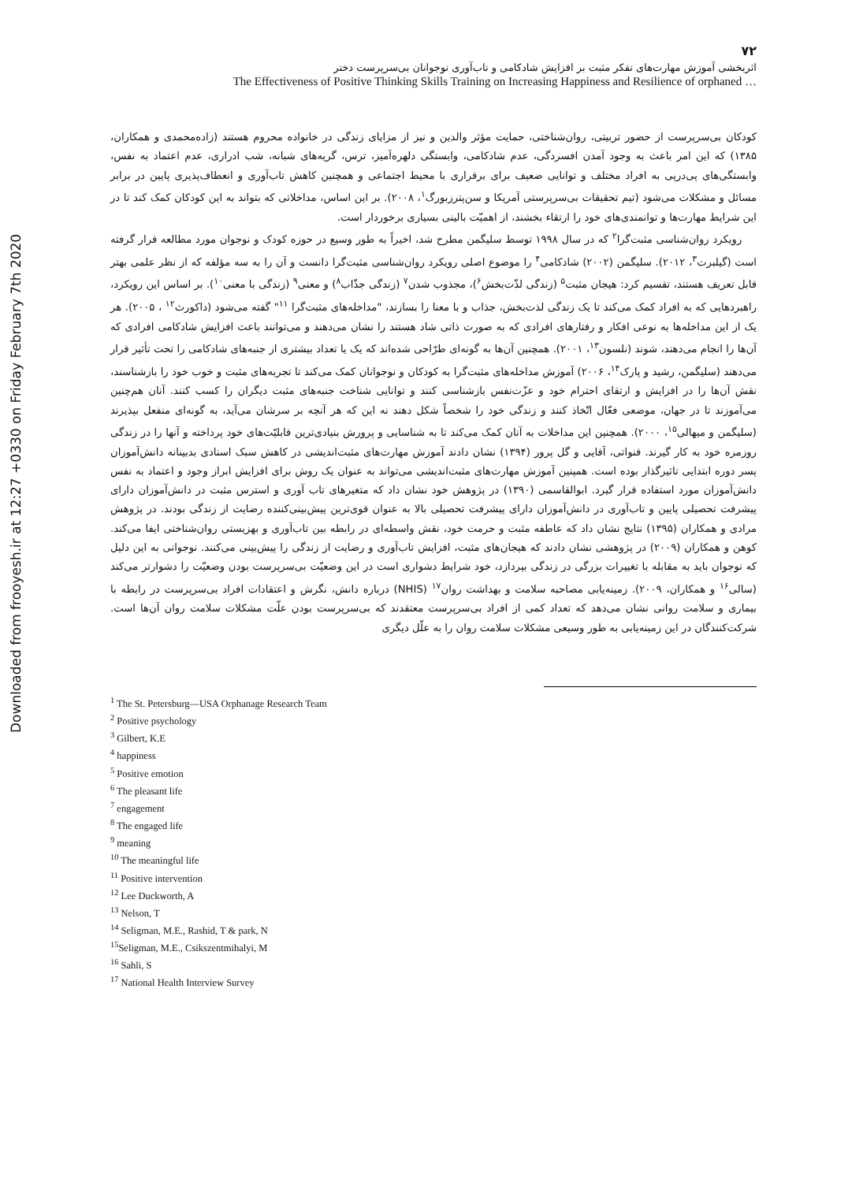Downloaded from frooyesh.ir at 12:27 +0330 on Friday February 7th 2020
۷۲
اثربخشی آموزش مهارت‌های تفکر مثبت بر افزایش شادکامی و تاب‌آوری نوجوانان بی‌سرپرست دختر
The Effectiveness of Positive Thinking Skills Training on Increasing Happiness and Resilience of orphaned …
کودکان بی‌سرپرست از حضور تربیتی، روان‌شناختی، حمایت مؤثر والدین و نیز از مزایای زندگی در خانواده محروم هستند (زاده‌محمدی و همکاران، ۱۳۸۵) که این امر باعث به وجود آمدن افسردگی، عدم شادکامی، وابستگی دلهره‌آمیز، ترس، گریه‌های شبانه، شب ادراری، عدم اعتماد به نفس، وابستگی‌های پی‌درپی به افراد مختلف و توانایی ضعیف برای برقراری با محیط اجتماعی و همچنین کاهش تاب‌آوری و انعطاف‌پذیری پایین در برابر مسائل و مشکلات می‌شود (تیم تحقیقات بی‌سرپرستی آمریکا و سن‌پترزبورگ<sup>۱</sup>، ۲۰۰۸). بر این اساس، مداخلاتی که بتواند به این کودکان کمک کند تا در این شرایط مهارت‌ها و توانمندی‌های خود را ارتقاء بخشند، از اهمیّت بالینی بسیاری برخوردار است.
رویکرد روان‌شناسی مثبت‌گرا<sup>۲</sup> که در سال ۱۹۹۸ توسط سلیگمن مطرح شد، اخیراً به طور وسیع در حوزه کودک و نوجوان مورد مطالعه قرار گرفته است (گیلبرت<sup>۳</sup>، ۲۰۱۲). سلیگمن (۲۰۰۲) شادکامی<sup>۴</sup> را موضوع اصلی رویکرد روان‌شناسی مثبت‌گرا دانست و آن را به سه مؤلفه که از نظر علمی بهتر قابل تعریف هستند، تقسیم کرد: هیجان مثبت<sup>۵</sup> (زندگی لذّت‌بخش<sup>۶</sup>)، مجذوب شدن<sup>۷</sup> (زندگی جذّاب<sup>۸</sup>) و معنی<sup>۹</sup> (زندگی با معنی<sup>۱۰</sup>). بر اساس این رویکرد، راهبردهایی که به افراد کمک می‌کند تا یک زندگی لذت‌بخش، جذاب و با معنا را بسازند، "مداخله‌های مثبت‌گرا <sup>۱۱</sup>" گفته می‌شود (داکورث<sup>۱۲</sup> ، ۲۰۰۵). هر یک از این مداخله‌ها به نوعی افکار و رفتارهای افرادی که به صورت ذاتی شاد هستند را نشان می‌دهند و می‌توانند باعث افزایش شادکامی افرادی که آن‌ها را انجام می‌دهند، شوند (نلسون<sup>۱۳</sup>، ۲۰۰۱). همچنین آن‌ها به گونه‌ای طرّاحی شده‌اند که یک یا تعداد بیشتری از جنبه‌های شادکامی را تحت تأثیر قرار می‌دهند (سلیگمن، رشید و پارک<sup>۱۴</sup>، ۲۰۰۶) آموزش مداخله‌های مثبت‌گرا به کودکان و نوجوانان کمک می‌کند تا تجربه‌های مثبت و خوب خود را بازشناسند، نقش آن‌ها را در افزایش و ارتقای احترام خود و عزّت‌نفس بازشناسی کنند و توانایی شناخت جنبه‌های مثبت دیگران را کسب کنند. آنان هم‌چنین می‌آموزند تا در جهان، موضعی فعّال اتّخاذ کنند و زندگی خود را شخصاً شکل دهند نه این که هر آنچه بر سرشان می‌آید، به گونه‌ای منفعل بپذیرند (سلیگمن و میهالی<sup>۱۵</sup>، ۲۰۰۰). همچنین این مداخلات به آنان کمک می‌کند تا به شناسایی و پرورش بنیادی‌ترین قابلیّت‌های خود پرداخته و آنها را در زندگی روزمره خود به کار گیرند. قنواتی، آقایی و گل پرور (۱۳۹۴) نشان دادند آموزش مهارت‌های مثبت‌اندیشی در کاهش سبک اسنادی بدبینانه دانش‌آموزان پسر دوره ابتدایی تاثیرگذار بوده است. همپنین آموزش مهارت‌های مثبت‌اندیشی می‌تواند به عنوان یک روش برای افزایش ابراز وجود و اعتماد به نفس دانش‌آموزان مورد استفاده قرار گیرد. ابوالقاسمی (۱۳۹۰) در پژوهش خود نشان داد که متغیرهای تاب آوری و استرس مثبت در دانش‌آموزان دارای پیشرفت تحصیلی پایین و تاب‌آوری در دانش‌آموزان دارای پیشرفت تحصیلی بالا به عنوان قوی‌ترین پیش‌بینی‌کننده رضایت از زندگی بودند. در پژوهش مرادی و همکاران (۱۳۹۵) نتایج نشان داد که عاطفه مثبت و حرمت خود، نقش واسطه‌ای در رابطه بین تاب‌آوری و بهزیستی روان‌شناختی ایفا می‌کند. کوهن و همکاران (۲۰۰۹) در پژوهشی نشان دادند که هیجان‌های مثبت، افزایش تاب‌آوری و رضایت از زندگی را پیش‌بینی می‌کنند. نوجوانی به این دلیل که نوجوان باید به مقابله با تغییرات بزرگی در زندگی بپردازد، خود شرایط دشواری است در این وضعیّت بی‌سرپرست بودن وضعیّت را دشوارتر می‌کند (سالی<sup>۱۶</sup> و همکاران، ۲۰۰۹). زمینه‌یابی مصاحبه سلامت و بهداشت روان<sup>۱۷</sup> (NHIS) درباره دانش، نگرش و اعتقادات افراد بی‌سرپرست در رابطه با بیماری و سلامت روانی نشان می‌دهد که تعداد کمی از افراد بی‌سرپرست معتقدند که بی‌سرپرست بودن علّت مشکلات سلامت روان آن‌ها است. شرکت‌کنندگان در این زمینه‌یابی به طور وسیعی مشکلات سلامت روان را به علّل دیگری
<sup>1</sup> The St. Petersburg—USA Orphanage Research Team
<sup>2</sup> Positive psychology
<sup>3</sup> Gilbert, K.E
<sup>4</sup> happiness
<sup>5</sup> Positive emotion
<sup>6</sup> The pleasant life
<sup>7</sup> engagement
<sup>8</sup> The engaged life
<sup>9</sup> meaning
<sup>10</sup> The meaningful life
<sup>11</sup> Positive intervention
<sup>12</sup> Lee Duckworth, A
<sup>13</sup> Nelson, T
<sup>14</sup> Seligman, M.E., Rashid, T & park, N
<sup>15</sup> Seligman, M.E., Csikszentmihalyi, M
<sup>16</sup> Sahli, S
<sup>17</sup> National Health Interview Survey